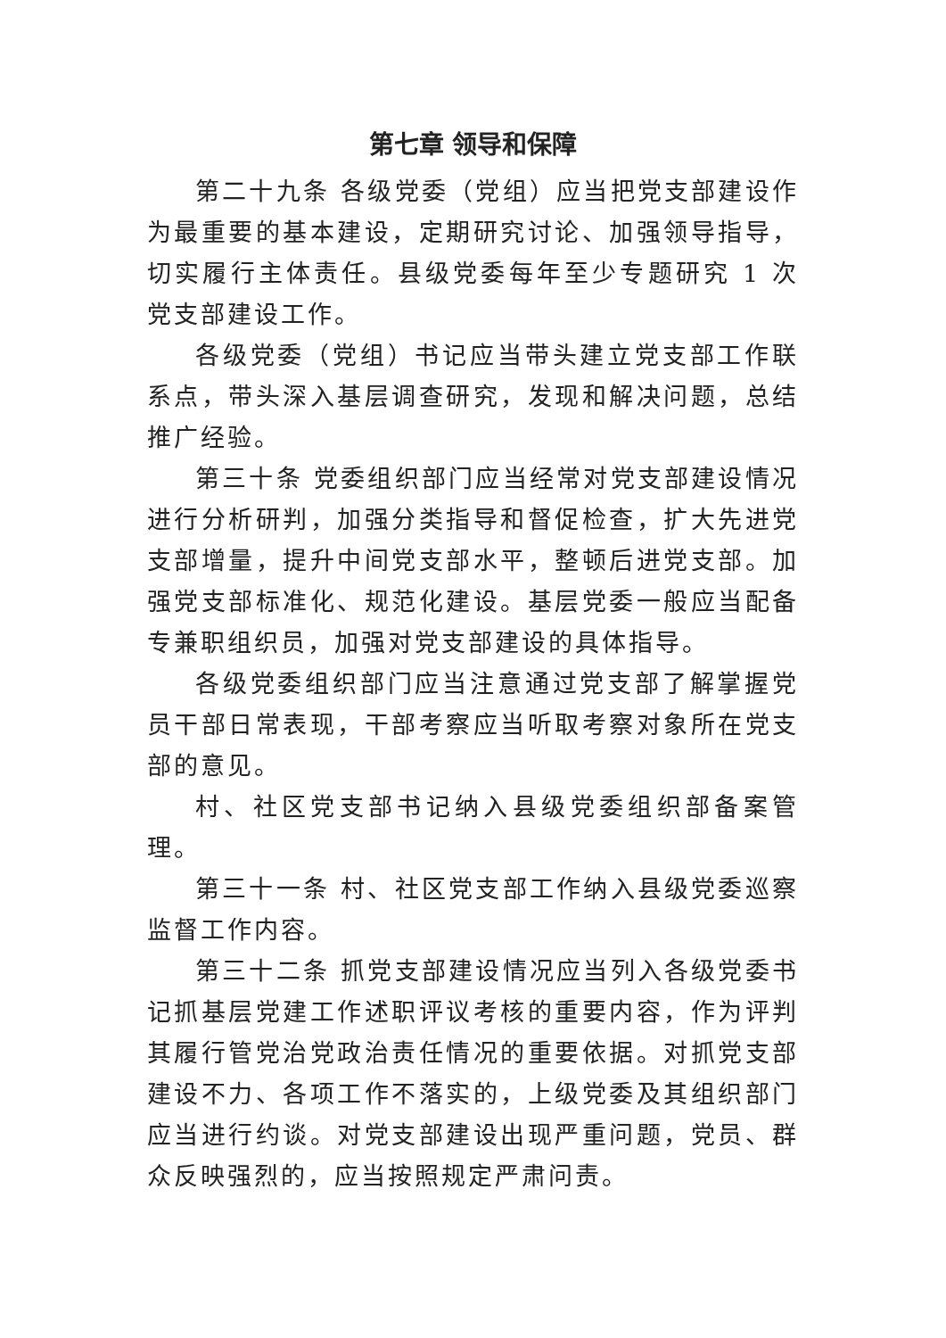第七章 领导和保障
第二十九条 各级党委（党组）应当把党支部建设作为最重要的基本建设，定期研究讨论、加强领导指导，切实履行主体责任。县级党委每年至少专题研究 1 次党支部建设工作。
各级党委（党组）书记应当带头建立党支部工作联系点，带头深入基层调查研究，发现和解决问题，总结推广经验。
第三十条 党委组织部门应当经常对党支部建设情况进行分析研判，加强分类指导和督促检查，扩大先进党支部增量，提升中间党支部水平，整顿后进党支部。加强党支部标准化、规范化建设。基层党委一般应当配备专兼职组织员，加强对党支部建设的具体指导。
各级党委组织部门应当注意通过党支部了解掌握党员干部日常表现，干部考察应当听取考察对象所在党支部的意见。
村、社区党支部书记纳入县级党委组织部备案管理。
第三十一条 村、社区党支部工作纳入县级党委巡察监督工作内容。
第三十二条 抓党支部建设情况应当列入各级党委书记抓基层党建工作述职评议考核的重要内容，作为评判其履行管党治党政治责任情况的重要依据。对抓党支部建设不力、各项工作不落实的，上级党委及其组织部门应当进行约谈。对党支部建设出现严重问题，党员、群众反映强烈的，应当按照规定严肃问责。